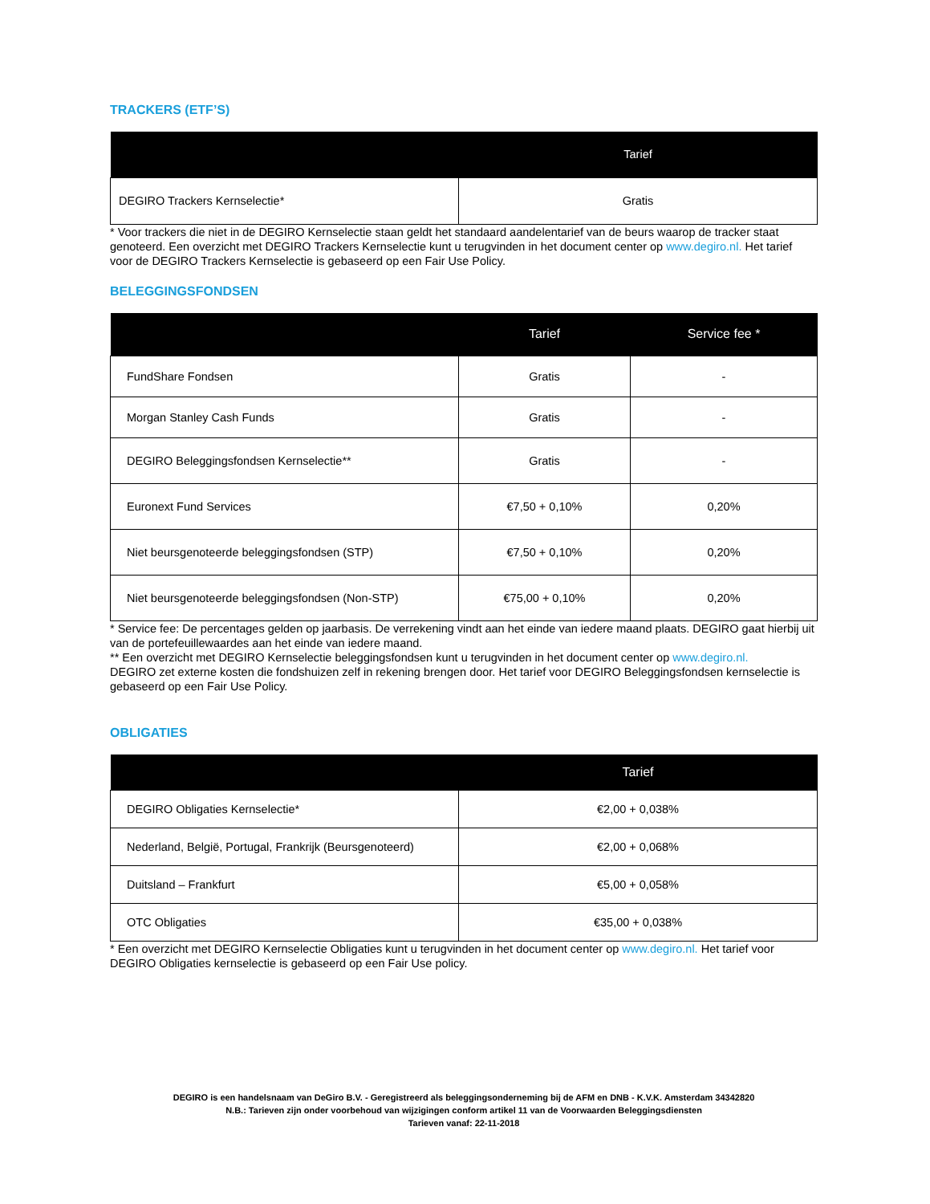TRACKERS (ETF’S)
| | Tarief |
| --- | --- |
| DEGIRO Trackers Kernselectie* | Gratis |
* Voor trackers die niet in de DEGIRO Kernselectie staan geldt het standaard aandelentarief van de beurs waarop de tracker staat genoteerd. Een overzicht met DEGIRO Trackers Kernselectie kunt u terugvinden in het document center op www.degiro.nl. Het tarief voor de DEGIRO Trackers Kernselectie is gebaseerd op een Fair Use Policy.
BELEGGINGSFONDSEN
| | Tarief | Service fee * |
| --- | --- | --- |
| FundShare Fondsen | Gratis | - |
| Morgan Stanley Cash Funds | Gratis | - |
| DEGIRO Beleggingsfondsen Kernselectie** | Gratis | - |
| Euronext Fund Services | €7,50 + 0,10% | 0,20% |
| Niet beursgenoteerde beleggingsfondsen (STP) | €7,50 + 0,10% | 0,20% |
| Niet beursgenoteerde beleggingsfondsen (Non-STP) | €75,00 + 0,10% | 0,20% |
* Service fee: De percentages gelden op jaarbasis. De verrekening vindt aan het einde van iedere maand plaats. DEGIRO gaat hierbij uit van de portefeuillewaardes aan het einde van iedere maand.
** Een overzicht met DEGIRO Kernselectie beleggingsfondsen kunt u terugvinden in het document center op www.degiro.nl.
DEGIRO zet externe kosten die fondshuizen zelf in rekening brengen door. Het tarief voor DEGIRO Beleggingsfondsen kernselectie is gebaseerd op een Fair Use Policy.
OBLIGATIES
| | Tarief |
| --- | --- |
| DEGIRO Obligaties Kernselectie* | €2,00 + 0,038% |
| Nederland, België, Portugal, Frankrijk (Beursgenoteerd) | €2,00 + 0,068% |
| Duitsland – Frankfurt | €5,00 + 0,058% |
| OTC Obligaties | €35,00 + 0,038% |
* Een overzicht met DEGIRO Kernselectie Obligaties kunt u terugvinden in het document center op www.degiro.nl. Het tarief voor DEGIRO Obligaties kernselectie is gebaseerd op een Fair Use policy.
DEGIRO is een handelsnaam van DeGiro B.V. - Geregistreerd als beleggingsonderneming bij de AFM en DNB - K.V.K. Amsterdam 34342820
N.B.: Tarieven zijn onder voorbehoud van wijzigingen conform artikel 11 van de Voorwaarden Beleggingsdiensten
Tarieven vanaf: 22-11-2018